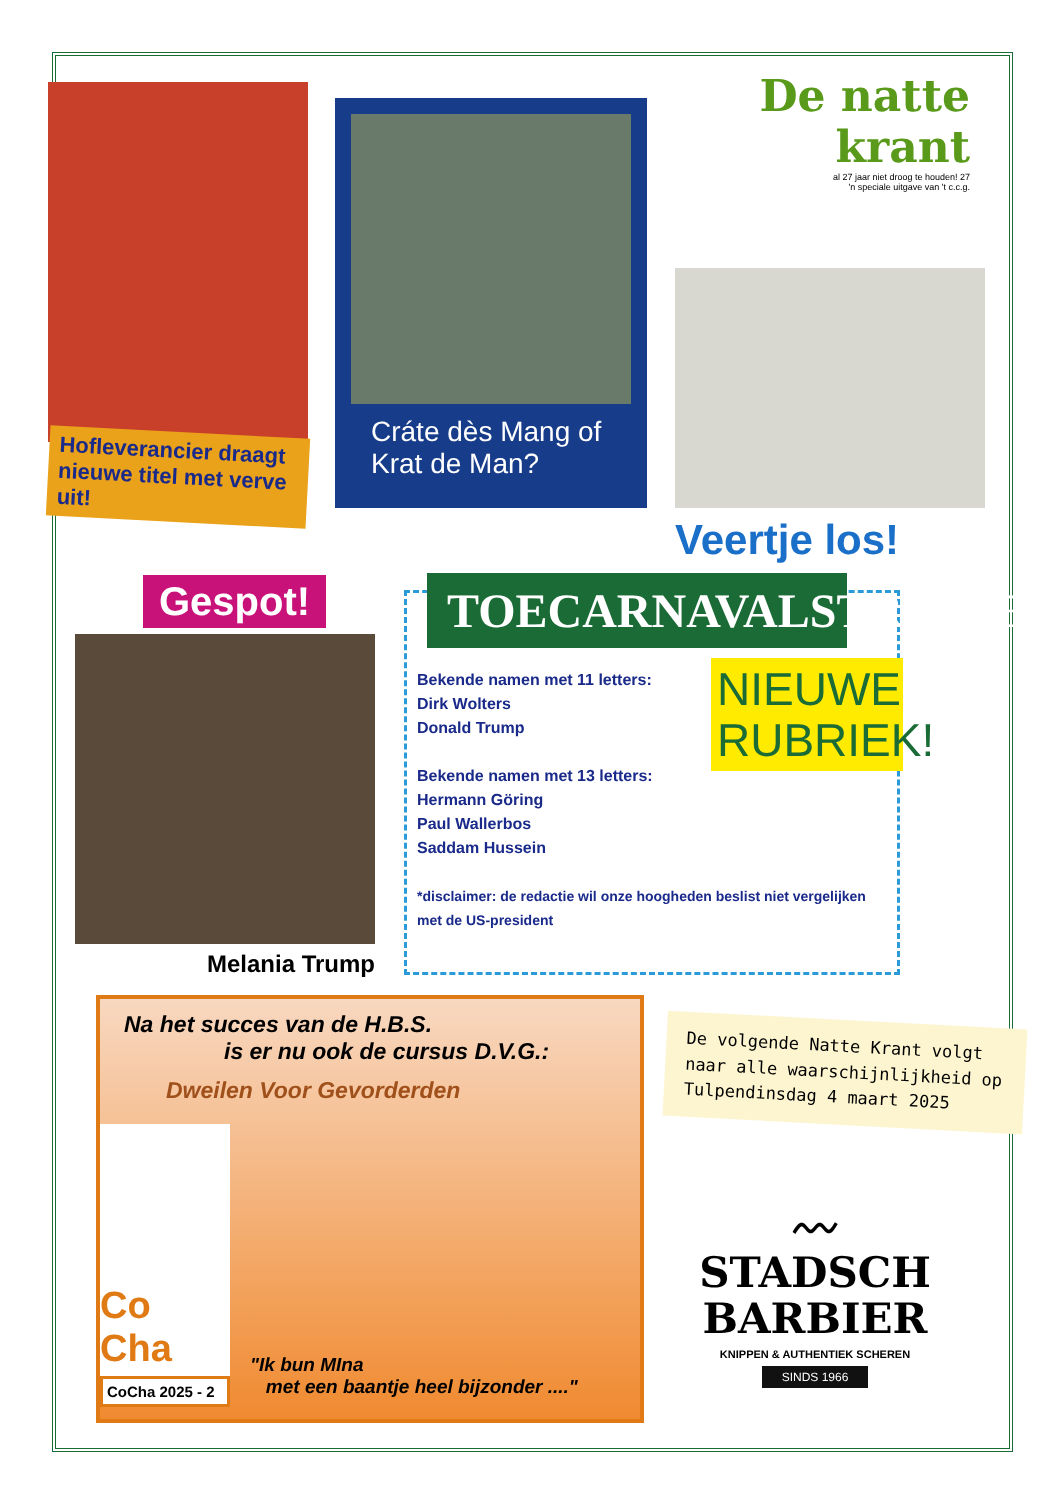Hofleverancier draagt nieuwe titel met verve uit!
Cráte dès Mang of Krat de Man?
De natte krant
al 27 jaar niet droog te houden! 27
'n speciale uitgave van 't c.c.g.
Veertje los!
Gespot!
Melania Trump
TOECARNAVALSTREFFERS
NIEUWE RUBRIEK!
Bekende namen met 11 letters:
Dirk Wolters
Donald Trump
Bekende namen met 13 letters:
Hermann Göring
Paul Wallerbos
Saddam Hussein
*disclaimer: de redactie wil onze hoogheden beslist niet vergelijken met de US-president
Na het succes van de H.B.S.
is er nu ook de cursus D.V.G.:
Dweilen Voor Gevorderden
Co Cha
CoCha 2025 - 2
"Ik bun MIna
met een baantje heel bijzonder ...."
De volgende Natte Krant volgt naar alle waarschijnlijkheid op Tulpendinsdag 4 maart 2025
〰
STADSCH
BARBIER
KNIPPEN & AUTHENTIEK SCHEREN
SINDS 1966